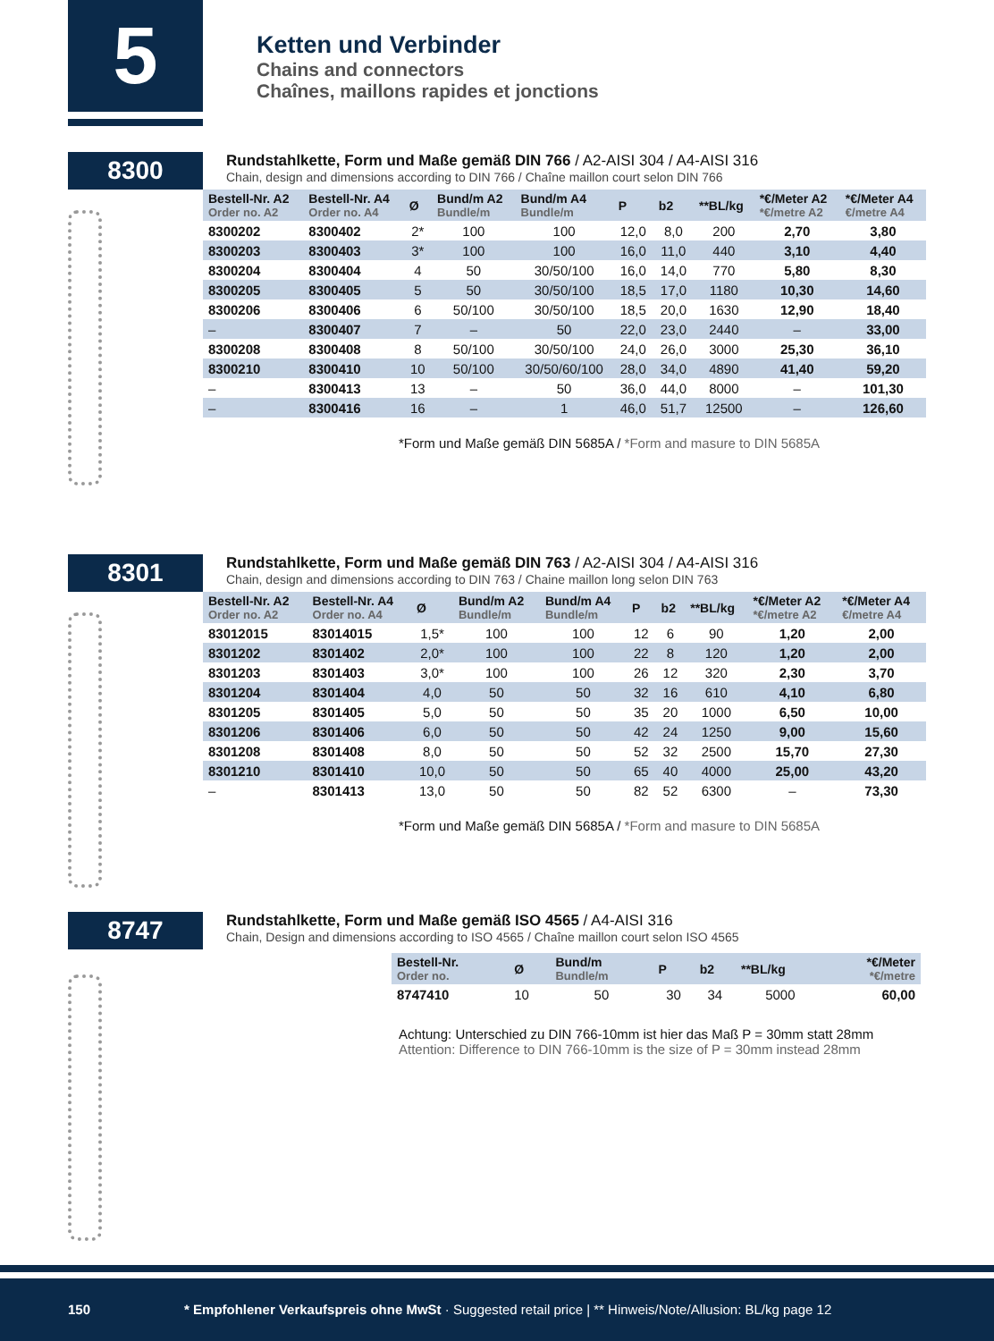5
Ketten und Verbinder
Chains and connectors
Chaînes, maillons rapides et jonctions
8300
Rundstahlkette, Form und Maße gemäß DIN 766 / A2-AISI 304 / A4-AISI 316
Chain, design and dimensions according to DIN 766 / Chaîne maillon court selon DIN 766
| Bestell-Nr. A2 Order no. A2 | Bestell-Nr. A4 Order no. A4 | Ø | Bund/m A2 Bundle/m | Bund/m A4 Bundle/m | P | b2 | **BL/kg | *€/Meter A2 *€/metre A2 | *€/Meter A4 €/metre A4 |
| --- | --- | --- | --- | --- | --- | --- | --- | --- | --- |
| 8300202 | 8300402 | 2* | 100 | 100 | 12,0 | 8,0 | 200 | 2,70 | 3,80 |
| 8300203 | 8300403 | 3* | 100 | 100 | 16,0 | 11,0 | 440 | 3,10 | 4,40 |
| 8300204 | 8300404 | 4 | 50 | 30/50/100 | 16,0 | 14,0 | 770 | 5,80 | 8,30 |
| 8300205 | 8300405 | 5 | 50 | 30/50/100 | 18,5 | 17,0 | 1180 | 10,30 | 14,60 |
| 8300206 | 8300406 | 6 | 50/100 | 30/50/100 | 18,5 | 20,0 | 1630 | 12,90 | 18,40 |
| – | 8300407 | 7 | – | 50 | 22,0 | 23,0 | 2440 | – | 33,00 |
| 8300208 | 8300408 | 8 | 50/100 | 30/50/100 | 24,0 | 26,0 | 3000 | 25,30 | 36,10 |
| 8300210 | 8300410 | 10 | 50/100 | 30/50/60/100 | 28,0 | 34,0 | 4890 | 41,40 | 59,20 |
| – | 8300413 | 13 | – | 50 | 36,0 | 44,0 | 8000 | – | 101,30 |
| – | 8300416 | 16 | – | 1 | 46,0 | 51,7 | 12500 | – | 126,60 |
*Form und Maße gemäß DIN 5685A / *Form and masure to DIN 5685A
8301
Rundstahlkette, Form und Maße gemäß DIN 763 / A2-AISI 304 / A4-AISI 316
Chain, design and dimensions according to DIN 763 / Chaine maillon long selon DIN 763
| Bestell-Nr. A2 Order no. A2 | Bestell-Nr. A4 Order no. A4 | Ø | Bund/m A2 Bundle/m | Bund/m A4 Bundle/m | P | b2 | **BL/kg | *€/Meter A2 *€/metre A2 | *€/Meter A4 €/metre A4 |
| --- | --- | --- | --- | --- | --- | --- | --- | --- | --- |
| 83012015 | 83014015 | 1,5* | 100 | 100 | 12 | 6 | 90 | 1,20 | 2,00 |
| 8301202 | 8301402 | 2,0* | 100 | 100 | 22 | 8 | 120 | 1,20 | 2,00 |
| 8301203 | 8301403 | 3,0* | 100 | 100 | 26 | 12 | 320 | 2,30 | 3,70 |
| 8301204 | 8301404 | 4,0 | 50 | 50 | 32 | 16 | 610 | 4,10 | 6,80 |
| 8301205 | 8301405 | 5,0 | 50 | 50 | 35 | 20 | 1000 | 6,50 | 10,00 |
| 8301206 | 8301406 | 6,0 | 50 | 50 | 42 | 24 | 1250 | 9,00 | 15,60 |
| 8301208 | 8301408 | 8,0 | 50 | 50 | 52 | 32 | 2500 | 15,70 | 27,30 |
| 8301210 | 8301410 | 10,0 | 50 | 50 | 65 | 40 | 4000 | 25,00 | 43,20 |
| – | 8301413 | 13,0 | 50 | 50 | 82 | 52 | 6300 | – | 73,30 |
*Form und Maße gemäß DIN 5685A / *Form and masure to DIN 5685A
8747
Rundstahlkette, Form und Maße gemäß ISO 4565 / A4-AISI 316
Chain, Design and dimensions according to ISO 4565 / Chaîne maillon court selon ISO 4565
| Bestell-Nr. Order no. | Ø | Bund/m Bundle/m | P | b2 | **BL/kg | *€/Meter *€/metre |
| --- | --- | --- | --- | --- | --- | --- |
| 8747410 | 10 | 50 | 30 | 34 | 5000 | 60,00 |
Achtung: Unterschied zu DIN 766-10mm ist hier das Maß P = 30mm statt 28mm
Attention: Difference to DIN 766-10mm is the size of P = 30mm instead 28mm
150 * Empfohlener Verkaufspreis ohne MwSt · Suggested retail price | ** Hinweis/Note/Allusion: BL/kg page 12